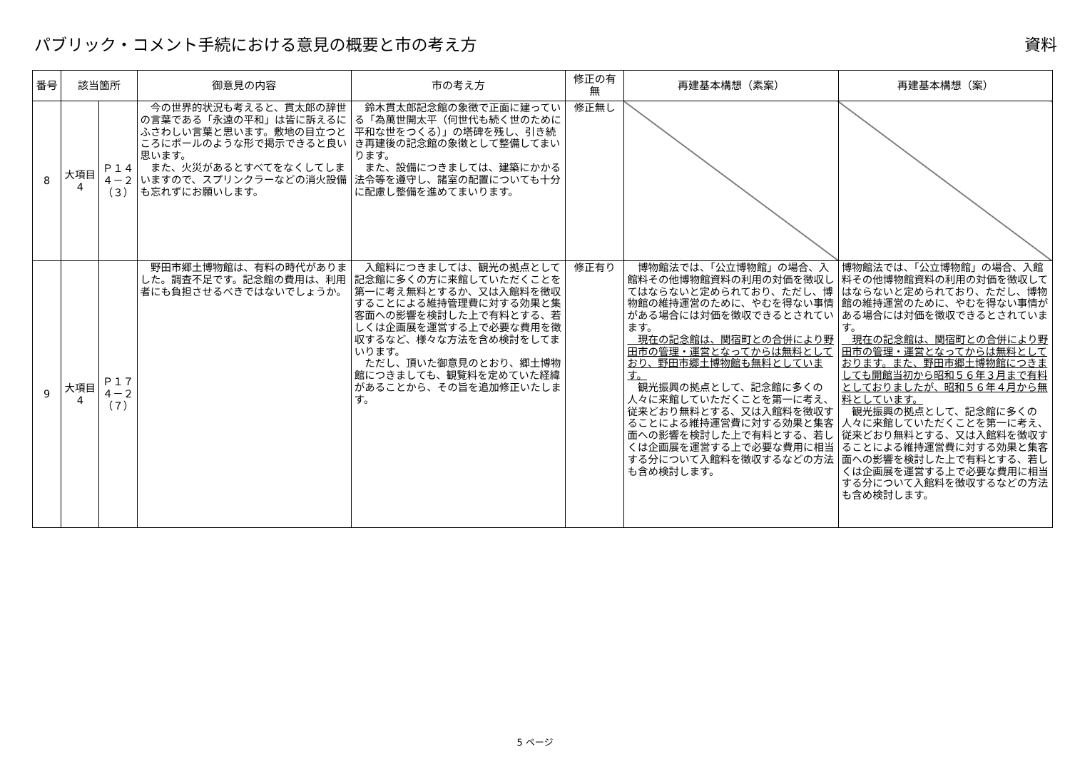パブリック・コメント手続における意見の概要と市の考え方 資料
| 番号 | 該当箇所 | | 御意見の内容 | 市の考え方 | 修正の有無 | 再建基本構想（素案） | 再建基本構想（案） |
| --- | --- | --- | --- | --- | --- | --- | --- |
| 8 | 大項目 4 | Ｐ１４ ４－２ （３） | 今の世界的状況も考えると、貫太郎の辞世の言葉である「永遠の平和」は皆に訴えるにふさわしい言葉と思います。敷地の目立つところにポールのような形で掲示できると良い思います。 また、火災があるとすべてをなくしてしまいますので、スプリンクラーなどの消火設備も忘れずにお願いします。 | 鈴木貫太郎記念館の象徴で正面に建っている「為萬世開太平（何世代も続く世のために平和な世をつくる）」の塔碑を残し、引き続き再建後の記念館の象徴として整備してまいります。 また、設備につきましては、建築にかかる法令等を遵守し、諸室の配置についても十分に配慮し整備を進めてまいります。 | 修正無し | | |
| 9 | 大項目 4 | Ｐ１７ ４－２ （７） | 野田市郷土博物館は、有料の時代がありました。調査不足です。記念館の費用は、利用者にも負担させるべきではないでしょうか。 | 入館料につきましては、観光の拠点として記念館に多くの方に来館していただくことを第一に考え無料とするか、又は入館料を徴収することによる維持管理費に対する効果と集客面への影響を検討した上で有料とする、若しくは企画展を運営する上で必要な費用を徴収するなど、様々な方法を含め検討をしてまいります。 ただし、頂いた御意見のとおり、郷土博物館につきましても、観覧料を定めていた経緯があることから、その旨を追加修正いたします。 | 修正有り | 博物館法では、「公立博物館」の場合、入館料その他博物館資料の利用の対価を徴収してはならないと定められており、ただし、博物館の維持運営のために、やむを得ない事情がある場合には対価を徴収できるとされています。 現在の記念館は、関宿町との合併により野田市の管理・運営となってからは無料としており、野田市郷土博物館も無料としています。 観光振興の拠点として、記念館に多くの人々に来館していただくことを第一に考え、従来どおり無料とする、又は入館料を徴収することによる維持運営費に対する効果と集客面への影響を検討した上で有料とする、若しくは企画展を運営する上で必要な費用に相当する分について入館料を徴収するなどの方法も含め検討します。 | 博物館法では、「公立博物館」の場合、入館料その他博物館資料の利用の対価を徴収してはならないと定められており、ただし、博物館の維持運営のために、やむを得ない事情がある場合には対価を徴収できるとされています。 現在の記念館は、関宿町との合併により野田市の管理・運営となってからは無料としております。また、野田市郷土博物館につきましても開館当初から昭和５６年３月まで有料としておりましたが、昭和５６年４月から無料としています。 観光振興の拠点として、記念館に多くの人々に来館していただくことを第一に考え、従来どおり無料とする、又は入館料を徴収することによる維持運営費に対する効果と集客面への影響を検討した上で有料とする、若しくは企画展を運営する上で必要な費用に相当する分について入館料を徴収するなどの方法も含め検討します。 |
5 ページ